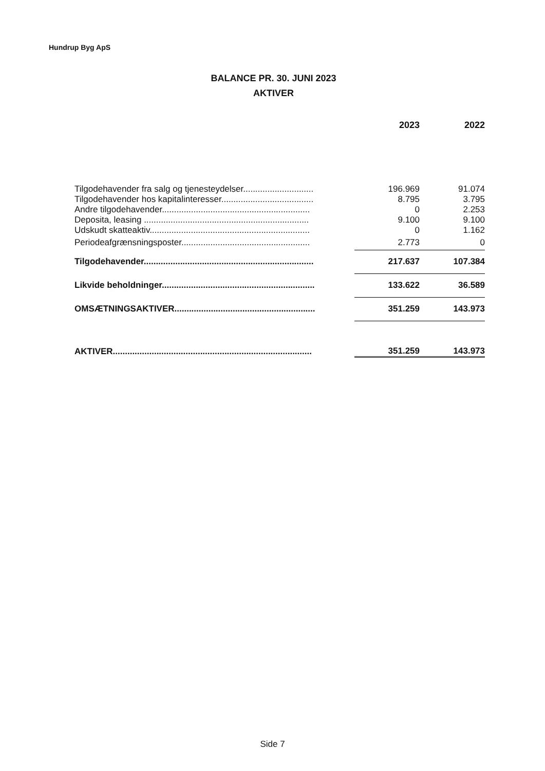Hundrup Byg ApS
BALANCE PR. 30. JUNI 2023
AKTIVER
| | 2023 | 2022 |
| --- | --- | --- |
| Tilgodehavender fra salg og tjenesteydelser............................. | 196.969 | 91.074 |
| Tilgodehavender hos kapitalinteresser...................................... | 8.795 | 3.795 |
| Andre tilgodehavender............................................................. | 0 | 2.253 |
| Deposita, leasing .................................................................... | 9.100 | 9.100 |
| Udskudt skatteaktiv.................................................................. | 0 | 1.162 |
| Periodeafgrænsningsposter..................................................... | 2.773 | 0 |
| Tilgodehavender...................................................................... | 217.637 | 107.384 |
| Likvide beholdninger............................................................... | 133.622 | 36.589 |
| OMSÆTNINGSAKTIVER.......................................................... | 351.259 | 143.973 |
| AKTIVER.................................................................................. | 351.259 | 143.973 |
Side 7